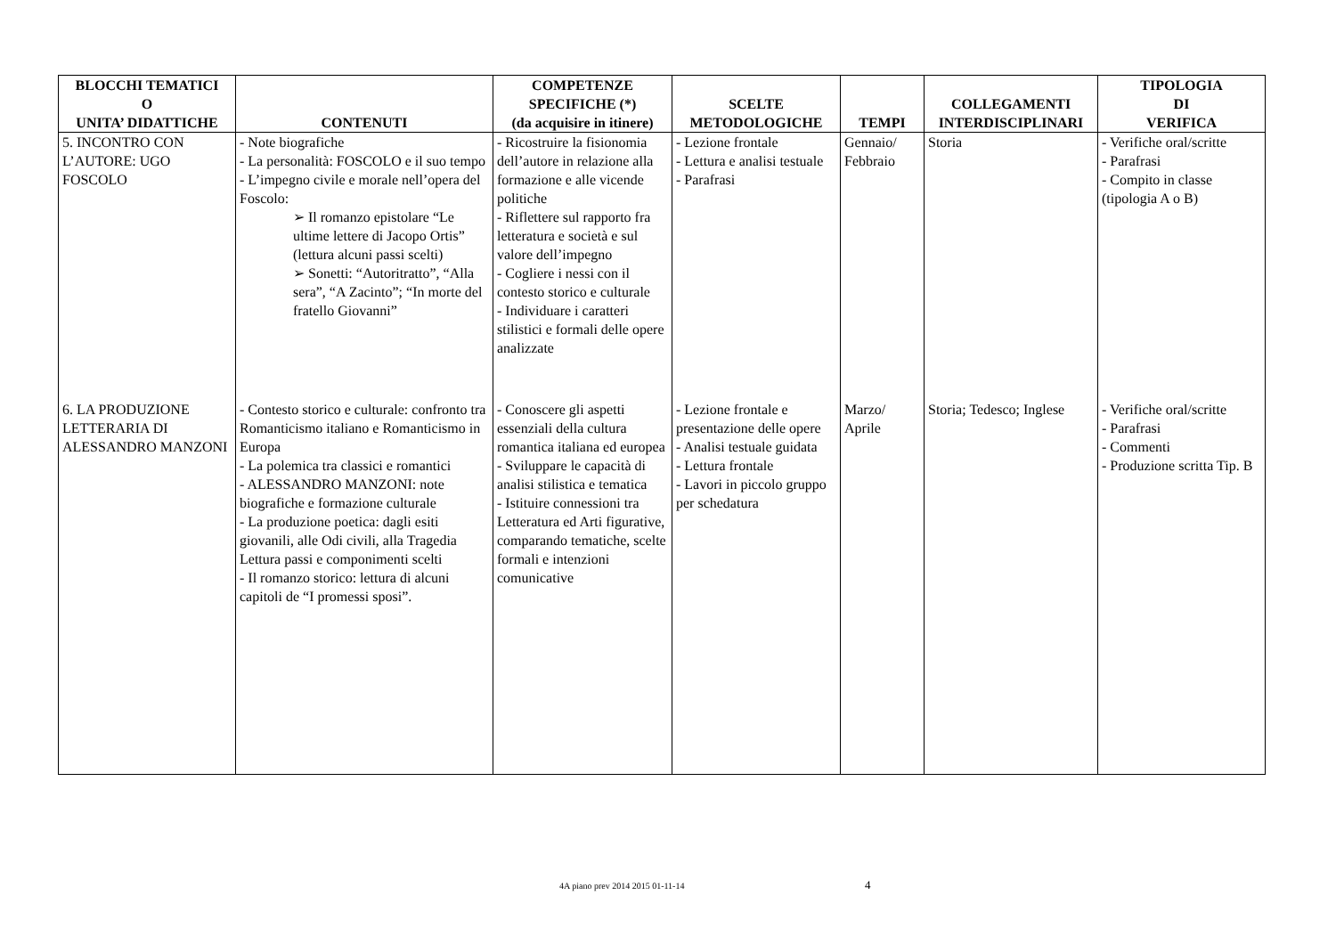| BLOCCHI TEMATICI O UNITA’ DIDATTICHE | CONTENUTI | COMPETENZE SPECIFICHE (*) (da acquisire in itinere) | SCELTE METODOLOGICHE | TEMPI | COLLEGAMENTI INTERDISCIPLINARI | TIPOLOGIA DI VERIFICA |
| --- | --- | --- | --- | --- | --- | --- |
| 5. INCONTRO CON L’AUTORE: UGO FOSCOLO | - Note biografiche - La personalità: FOSCOLO e il suo tempo - L’impegno civile e morale nell’opera del Foscolo: ➢ Il romanzo epistolare “Le ultime lettere di Jacopo Ortis” (lettura alcuni passi scelti) ➢ Sonetti: “Autoritratto”, “Alla sera”, “A Zacinto”; “In morte del fratello Giovanni” | - Ricostruire la fisionomia dell’autore in relazione alla formazione e alle vicende politiche - Riflettere sul rapporto fra letteratura e società e sul valore dell’impegno - Cogliere i nessi con il contesto storico e culturale - Individuare i caratteri stilistici e formali delle opere analizzate | - Lezione frontale - Lettura e analisi testuale - Parafrasi | Gennaio/ Febbraio | Storia | - Verifiche oral/scritte - Parafrasi - Compito in classe (tipologia A o B) |
| 6. LA PRODUZIONE LETTERARIA DI ALESSANDRO MANZONI | - Contesto storico e culturale: confronto tra Romanticismo italiano e Romanticismo in Europa - La polemica tra classici e romantici - ALESSANDRO MANZONI: note biografiche e formazione culturale - La produzione poetica: dagli esiti giovanili, alle Odi civili, alla Tragedia Lettura passi e componimenti scelti - Il romanzo storico: lettura di alcuni capitoli de “I promessi sposi”. | - Conoscere gli aspetti essenziali della cultura romantica italiana ed europea - Sviluppare le capacità di analisi stilistica e tematica - Istituire connessioni tra Letteratura ed Arti figurative, comparando tematiche, scelte formali e intenzioni comunicative | - Lezione frontale e presentazione delle opere - Analisi testuale guidata - Lettura frontale - Lavori in piccolo gruppo per schedatura | Marzo/ Aprile | Storia; Tedesco; Inglese | - Verifiche oral/scritte - Parafrasi - Commenti - Produzione scritta Tip. B |
4A piano prev 2014 2015 01-11-14 4